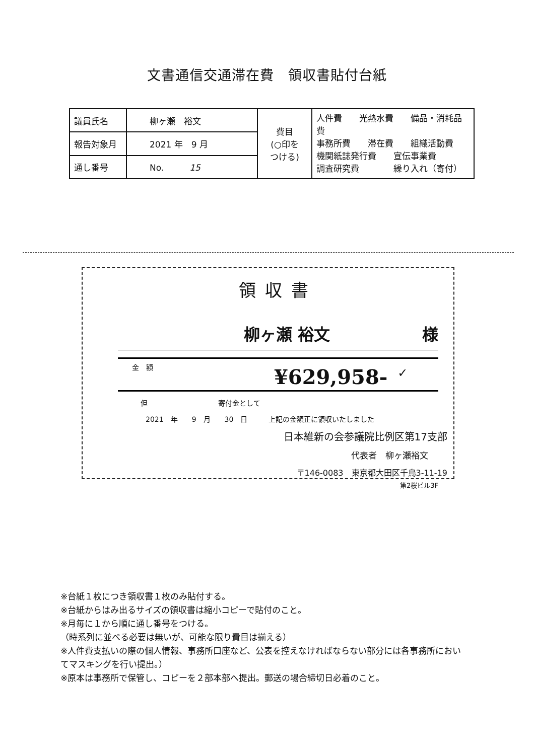文書通信交通滞在費　領収書貼付台紙
| 議員氏名 | 柳ヶ瀬 裕文 | 費目 (○印を つける) | 人件費 光熱水費 備品・消耗品費 事務所費 滞在費 組織活動費 機関紙誌発行費 宣伝事業費 調査研究費 繰り入れ（寄付） |
| 報告対象月 | 2021 年 9 月 | | |
| 通し番号 | No. 15 | | |
領収書
柳ヶ瀬 裕文 様
金　額 ¥629,958- ✓
但　　　　　　　　　　寄付金として
2021　年　　9　月　　30　日　　　上記の金額正に領収いたしました
日本維新の会参議院比例区第17支部
代表者　柳ヶ瀬裕文
〒146-0083　東京都大田区千鳥3-11-19
第2桜ビル3F
※台紙１枚につき領収書１枚のみ貼付する。
※台紙からはみ出るサイズの領収書は縮小コピーで貼付のこと。
※月毎に１から順に通し番号をつける。
（時系列に並べる必要は無いが、可能な限り費目は揃える）
※人件費支払いの際の個人情報、事務所口座など、公表を控えなければならない部分には各事務所においてマスキングを行い提出。）
※原本は事務所で保管し、コピーを２部本部へ提出。郵送の場合締切日必着のこと。